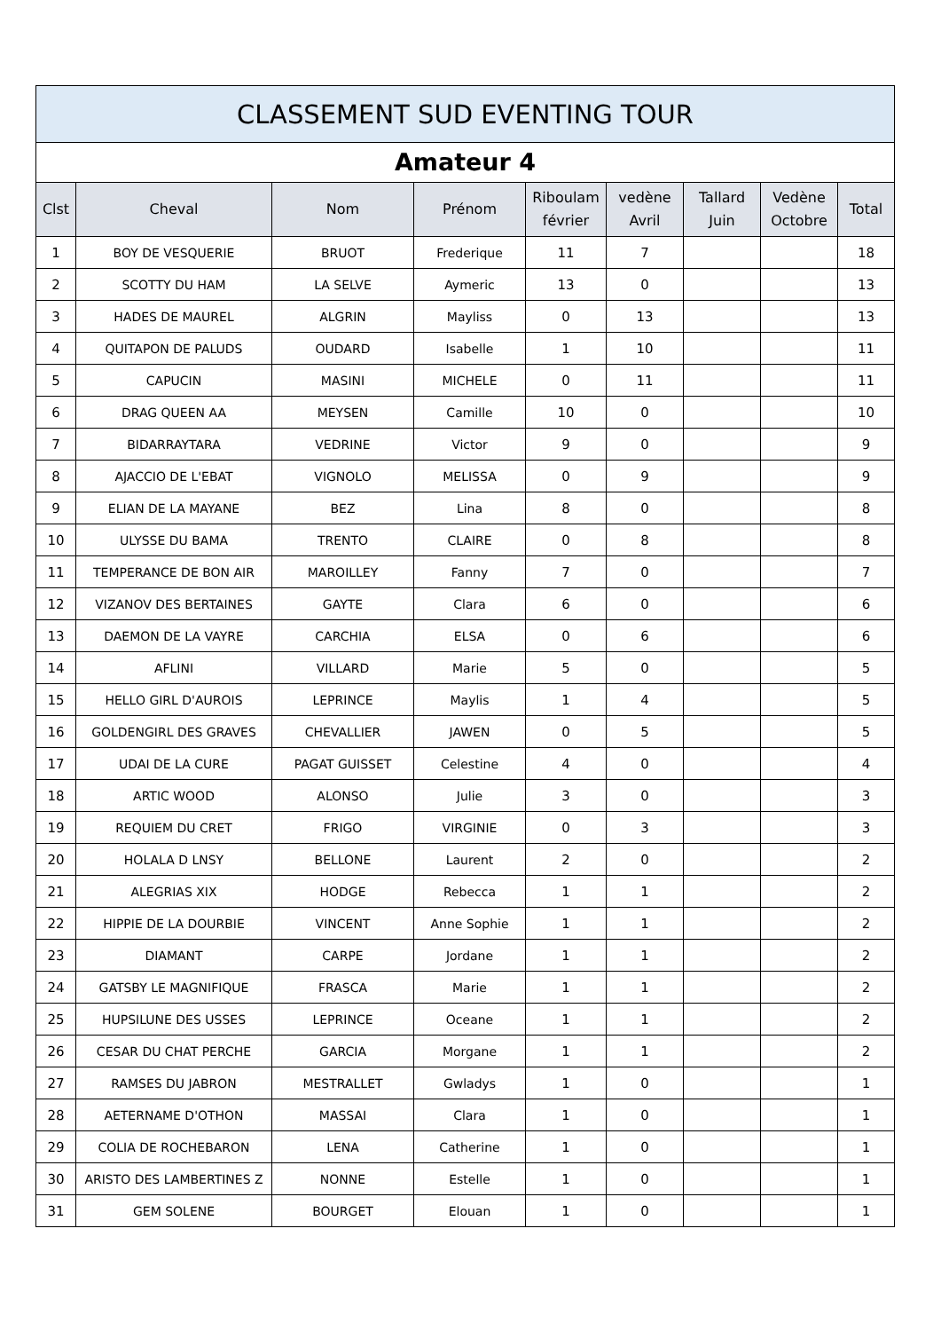| CLASSEMENT SUD EVENTING TOUR | | | | | | | | |
| --- | --- | --- | --- | --- | --- | --- | --- | --- |
| Amateur 4 | | | | | | | | |
| Clst | Cheval | Nom | Prénom | Riboulam février | vedène Avril | Tallard Juin | Vedène Octobre | Total |
| 1 | BOY DE VESQUERIE | BRUOT | Frederique | 11 | 7 | | | 18 |
| 2 | SCOTTY DU HAM | LA SELVE | Aymeric | 13 | 0 | | | 13 |
| 3 | HADES DE MAUREL | ALGRIN | Mayliss | 0 | 13 | | | 13 |
| 4 | QUITAPON DE PALUDS | OUDARD | Isabelle | 1 | 10 | | | 11 |
| 5 | CAPUCIN | MASINI | MICHELE | 0 | 11 | | | 11 |
| 6 | DRAG QUEEN AA | MEYSEN | Camille | 10 | 0 | | | 10 |
| 7 | BIDARRAYTARA | VEDRINE | Victor | 9 | 0 | | | 9 |
| 8 | AJACCIO DE L'EBAT | VIGNOLO | MELISSA | 0 | 9 | | | 9 |
| 9 | ELIAN DE LA MAYANE | BEZ | Lina | 8 | 0 | | | 8 |
| 10 | ULYSSE DU BAMA | TRENTO | CLAIRE | 0 | 8 | | | 8 |
| 11 | TEMPERANCE DE BON AIR | MAROILLEY | Fanny | 7 | 0 | | | 7 |
| 12 | VIZANOV DES BERTAINES | GAYTE | Clara | 6 | 0 | | | 6 |
| 13 | DAEMON DE LA VAYRE | CARCHIA | ELSA | 0 | 6 | | | 6 |
| 14 | AFLINI | VILLARD | Marie | 5 | 0 | | | 5 |
| 15 | HELLO GIRL D'AUROIS | LEPRINCE | Maylis | 1 | 4 | | | 5 |
| 16 | GOLDENGIRL DES GRAVES | CHEVALLIER | JAWEN | 0 | 5 | | | 5 |
| 17 | UDAI DE LA CURE | PAGAT GUISSET | Celestine | 4 | 0 | | | 4 |
| 18 | ARTIC WOOD | ALONSO | Julie | 3 | 0 | | | 3 |
| 19 | REQUIEM DU CRET | FRIGO | VIRGINIE | 0 | 3 | | | 3 |
| 20 | HOLALA D LNSY | BELLONE | Laurent | 2 | 0 | | | 2 |
| 21 | ALEGRIAS XIX | HODGE | Rebecca | 1 | 1 | | | 2 |
| 22 | HIPPIE DE LA DOURBIE | VINCENT | Anne Sophie | 1 | 1 | | | 2 |
| 23 | DIAMANT | CARPE | Jordane | 1 | 1 | | | 2 |
| 24 | GATSBY LE MAGNIFIQUE | FRASCA | Marie | 1 | 1 | | | 2 |
| 25 | HUPSILUNE DES USSES | LEPRINCE | Oceane | 1 | 1 | | | 2 |
| 26 | CESAR DU CHAT PERCHE | GARCIA | Morgane | 1 | 1 | | | 2 |
| 27 | RAMSES DU JABRON | MESTRALLET | Gwladys | 1 | 0 | | | 1 |
| 28 | AETERNAME D'OTHON | MASSAI | Clara | 1 | 0 | | | 1 |
| 29 | COLIA DE ROCHEBARON | LENA | Catherine | 1 | 0 | | | 1 |
| 30 | ARISTO DES LAMBERTINES Z | NONNE | Estelle | 1 | 0 | | | 1 |
| 31 | GEM SOLENE | BOURGET | Elouan | 1 | 0 | | | 1 |